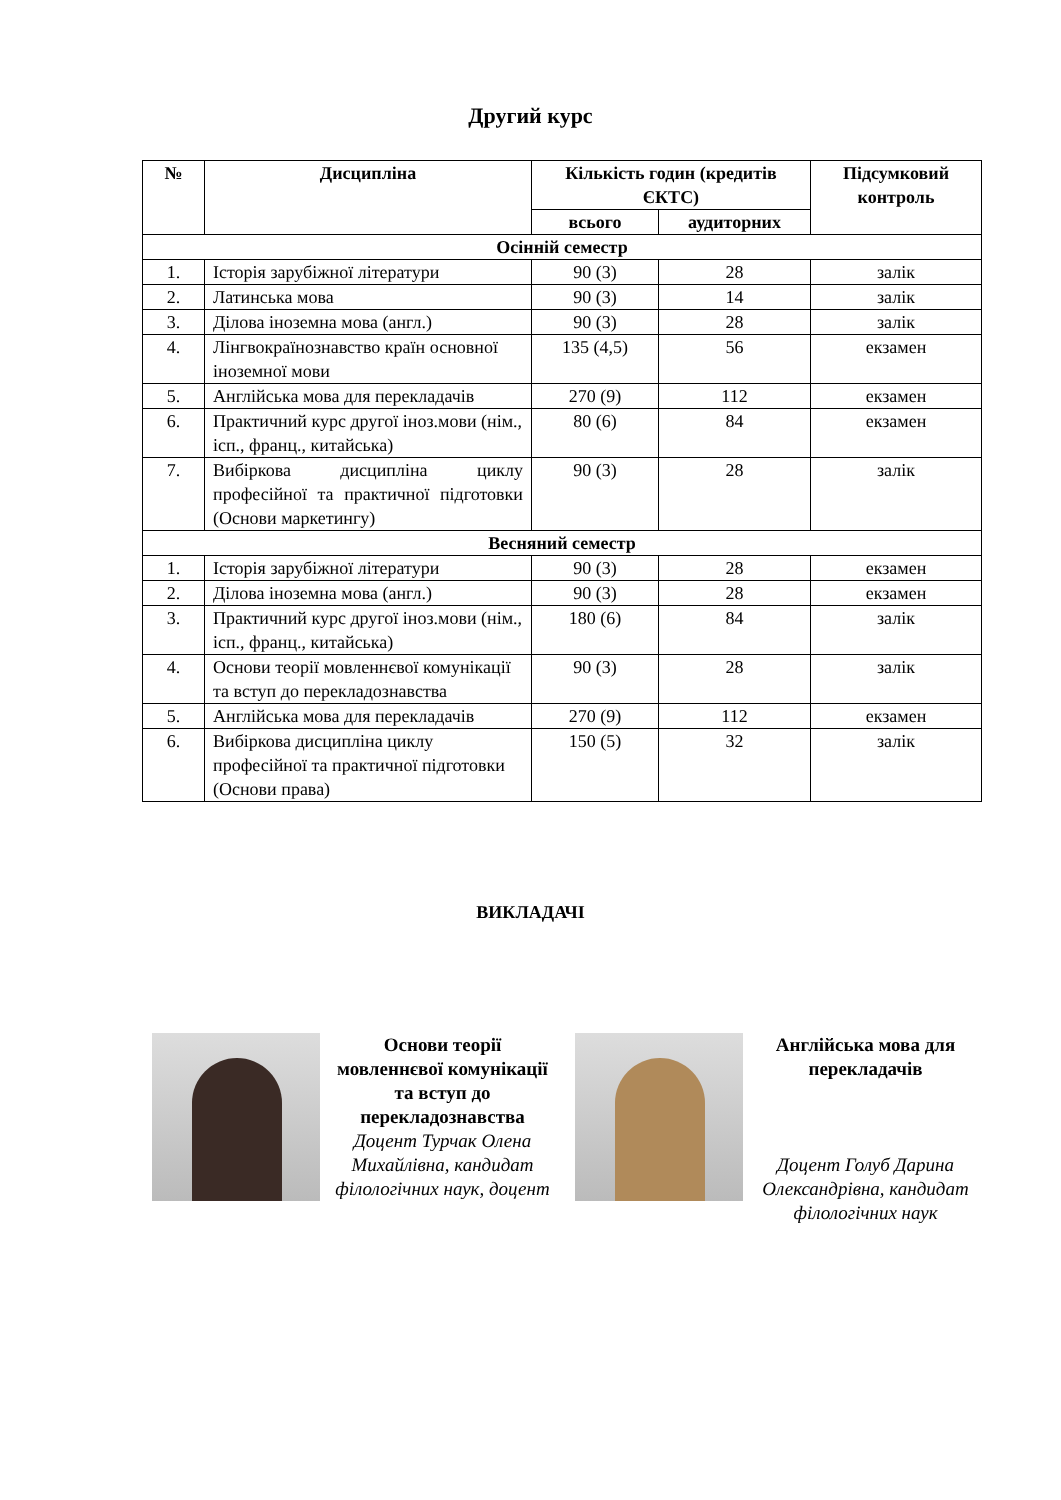Другий курс
| № | Дисципліна | Кількість годин (кредитів ЄКТС) | | Підсумковий контроль |
| --- | --- | --- | --- | --- |
| | | всього | аудиторних | |
| Осінній семестр | | | | |
| 1. | Історія зарубіжної літератури | 90 (3) | 28 | залік |
| 2. | Латинська мова | 90 (3) | 14 | залік |
| 3. | Ділова іноземна мова (англ.) | 90 (3) | 28 | залік |
| 4. | Лінгвокраїнознавство країн основної іноземної мови | 135 (4,5) | 56 | екзамен |
| 5. | Англійська мова для перекладачів | 270 (9) | 112 | екзамен |
| 6. | Практичний курс другої іноз.мови (нім., ісп., франц., китайська) | 80 (6) | 84 | екзамен |
| 7. | Вибіркова дисципліна циклу професійної та практичної підготовки (Основи маркетингу) | 90 (3) | 28 | залік |
| Весняний семестр | | | | |
| 1. | Історія зарубіжної літератури | 90 (3) | 28 | екзамен |
| 2. | Ділова іноземна мова (англ.) | 90 (3) | 28 | екзамен |
| 3. | Практичний курс другої іноз.мови (нім., ісп., франц., китайська) | 180 (6) | 84 | залік |
| 4. | Основи теорії мовленнєвої комунікації та вступ до перекладознавства | 90 (3) | 28 | залік |
| 5. | Англійська мова для перекладачів | 270 (9) | 112 | екзамен |
| 6. | Вибіркова дисципліна циклу професійної та практичної підготовки (Основи права) | 150 (5) | 32 | залік |
ВИКЛАДАЧІ
Основи теорії мовленнєвої комунікації та вступ до перекладознавства
Доцент Турчак Олена Михайлівна, кандидат філологічних наук, доцент
Англійська мова для перекладачів
Доцент Голуб Дарина Олександрівна, кандидат філологічних наук